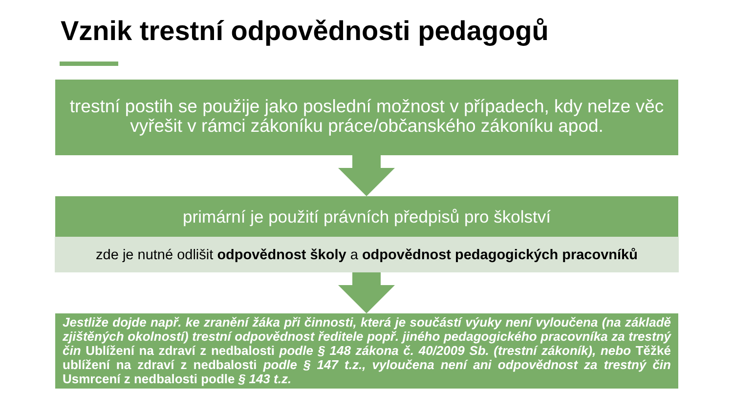Vznik trestní odpovědnosti pedagogů
trestní postih se použije jako poslední možnost v případech, kdy nelze věc vyřešit v rámci zákoníku práce/občanského zákoníku apod.
primární je použití právních předpisů pro školství
zde je nutné odlišit odpovědnost školy a odpovědnost pedagogických pracovníků
Jestliže dojde např. ke zranění žáka při činnosti, která je součástí výuky není vyloučena (na základě zjištěných okolností) trestní odpovědnost ředitele popř. jiného pedagogického pracovníka za trestný čin Ublížení na zdraví z nedbalosti podle § 148 zákona č. 40/2009 Sb. (trestní zákoník), nebo Těžké ublížení na zdraví z nedbalosti podle § 147 t.z., vyloučena není ani odpovědnost za trestný čin Usmrcení z nedbalosti podle § 143 t.z.